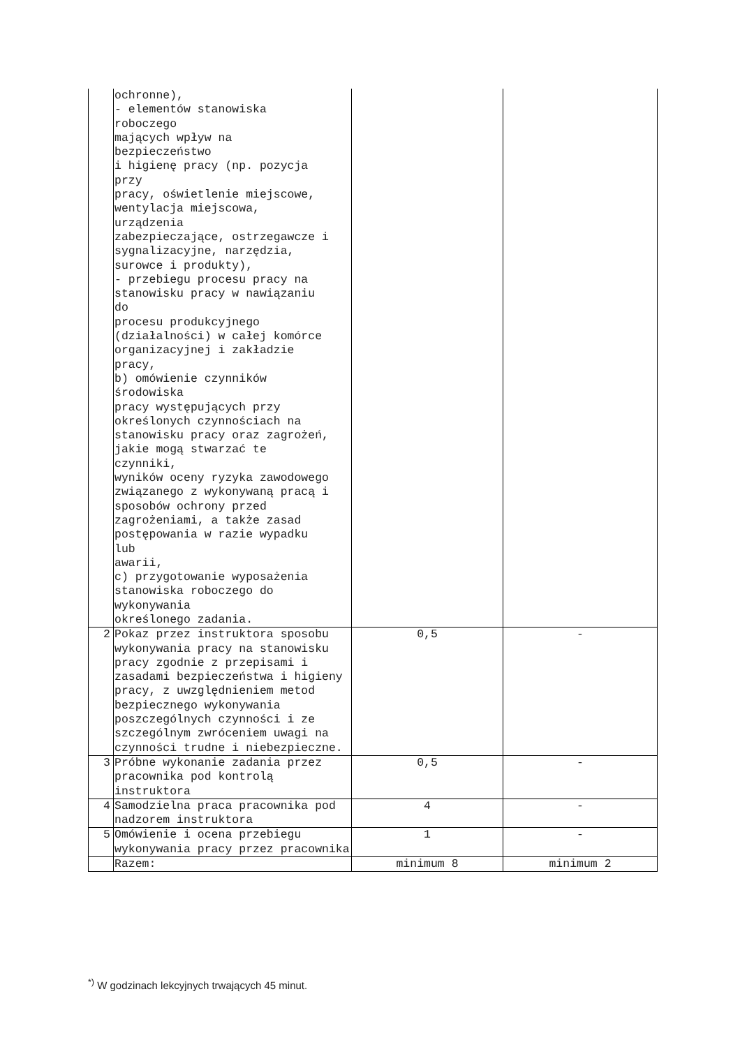| | ochronne), - elementów stanowiska roboczego mających wpływ na bezpieczeństwo i higienę pracy (np. pozycja przy pracy, oświetlenie miejscowe, wentylacja miejscowa, urządzenia zabezpieczające, ostrzegawcze i sygnalizacyjne, narzędzia, surowce i produkty), - przebiegu procesu pracy na stanowisku pracy w nawiązaniu do procesu produkcyjnego (działalności) w całej komórce organizacyjnej i zakładzie pracy, b) omówienie czynników środowiska pracy występujących przy określonych czynnościach na stanowisku pracy oraz zagrożeń, jakie mogą stwarzać te czynniki, wyników oceny ryzyka zawodowego związanego z wykonywaną pracą i sposobów ochrony przed zagrożeniami, a także zasad postępowania w razie wypadku lub awarii, c) przygotowanie wyposażenia stanowiska roboczego do wykonywania określonego zadania. | | |
| 2 | Pokaz przez instruktora sposobu wykonywania pracy na stanowisku pracy zgodnie z przepisami i zasadami bezpieczeństwa i higieny pracy, z uwzględnieniem metod bezpiecznego wykonywania poszczególnych czynności i ze szczególnym zwróceniem uwagi na czynności trudne i niebezpieczne. | 0,5 | - |
| 3 | Próbne wykonanie zadania przez pracownika pod kontrolą instruktora | 0,5 | - |
| 4 | Samodzielna praca pracownika pod nadzorem instruktora | 4 | - |
| 5 | Omówienie i ocena przebiegu wykonywania pracy przez pracownika | 1 | - |
| | Razem: | minimum 8 | minimum 2 |
<sup>*)</sup> W godzinach lekcyjnych trwających 45 minut.